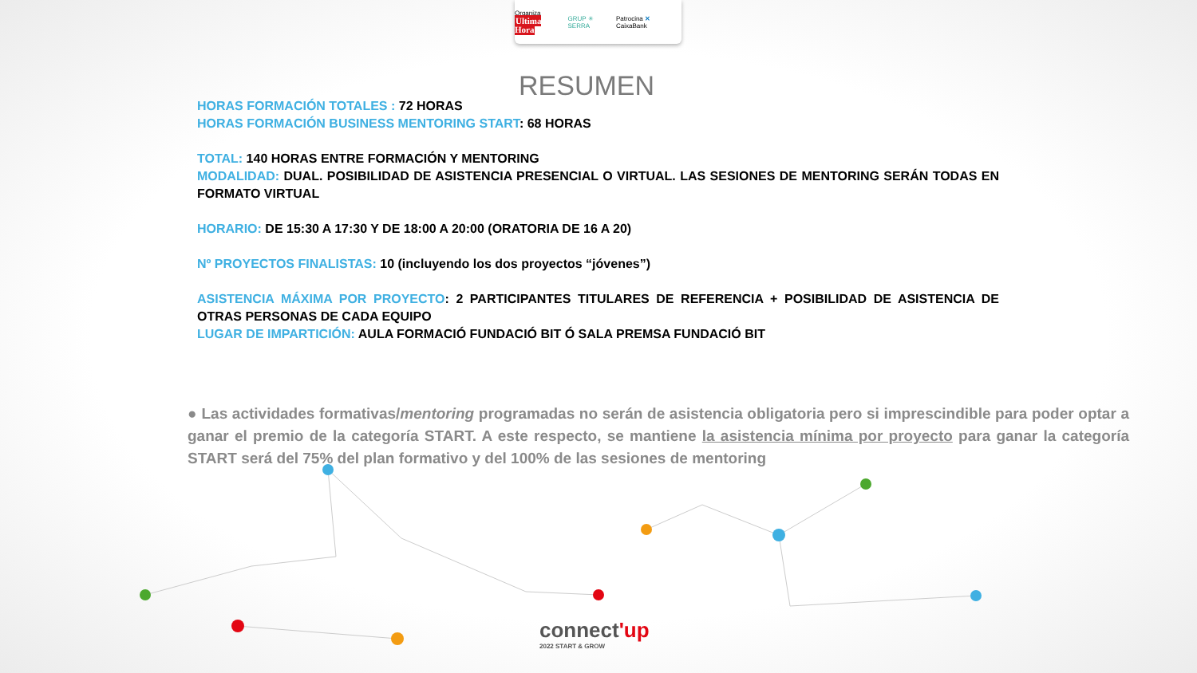Organiza Ultima
Hora GRUP ✳ SERRA Patrocina ✕ CaixaBank
RESUMEN
HORAS FORMACIÓN TOTALES : 72 HORAS
HORAS FORMACIÓN BUSINESS MENTORING START: 68 HORAS
TOTAL: 140 HORAS ENTRE FORMACIÓN Y MENTORING
MODALIDAD: DUAL. POSIBILIDAD DE ASISTENCIA PRESENCIAL O VIRTUAL. LAS SESIONES DE MENTORING SERÁN TODAS EN FORMATO VIRTUAL
HORARIO: DE 15:30 A 17:30 Y DE 18:00 A 20:00 (ORATORIA DE 16 A 20)
Nº PROYECTOS FINALISTAS: 10 (incluyendo los dos proyectos “jóvenes”)
ASISTENCIA MÁXIMA POR PROYECTO: 2 PARTICIPANTES TITULARES DE REFERENCIA + POSIBILIDAD DE ASISTENCIA DE OTRAS PERSONAS DE CADA EQUIPO
LUGAR DE IMPARTICIÓN: AULA FORMACIÓ FUNDACIÓ BIT Ó SALA PREMSA FUNDACIÓ BIT
● Las actividades formativas/mentoring programadas no serán de asistencia obligatoria pero si imprescindible para poder optar a ganar el premio de la categoría START. A este respecto, se mantiene la asistencia mínima por proyecto para ganar la categoría START será del 75% del plan formativo y del 100% de las sesiones de mentoring
connect'up
2022 START & GROW